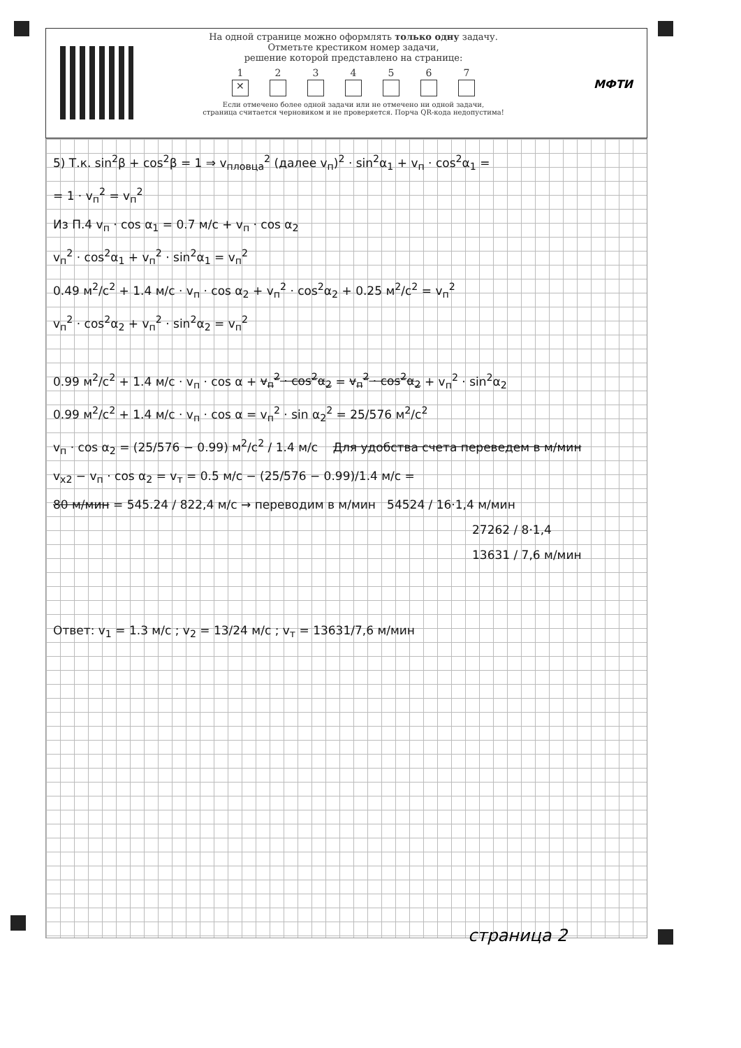На одной странице можно оформлять только одну задачу.
Отметьте крестиком номер задачи,
решение которой представлено на странице:
1
✕
2 3 4 5 6 7
Если отмечено более одной задачи или не отмечено ни одной задачи,
страница считается черновиком и не проверяется. Порча QR-кода недопустима!
МФТИ
5) Т.к. sin<sup>2</sup>β + cos<sup>2</sup>β = 1 ⇒ v<sub>пловца</sub><sup>2</sup> (далее v<sub>п</sub>)<sup>2</sup> · sin<sup>2</sup>α<sub>1</sub> + v<sub>п</sub> · cos<sup>2</sup>α<sub>1</sub> =
= 1 · v<sub>п</sub><sup>2</sup> = v<sub>п</sub><sup>2</sup>
Из П.4 v<sub>п</sub> · cos α<sub>1</sub> = 0.7 м/с + v<sub>п</sub> · cos α<sub>2</sub>
v<sub>п</sub><sup>2</sup> · cos<sup>2</sup>α<sub>1</sub> + v<sub>п</sub><sup>2</sup> · sin<sup>2</sup>α<sub>1</sub> = v<sub>п</sub><sup>2</sup>
0.49 м<sup>2</sup>/с<sup>2</sup> + 1.4 м/с · v<sub>п</sub> · cos α<sub>2</sub> + v<sub>п</sub><sup>2</sup> · cos<sup>2</sup>α<sub>2</sub> + 0.25 м<sup>2</sup>/с<sup>2</sup> = v<sub>п</sub><sup>2</sup>
v<sub>п</sub><sup>2</sup> · cos<sup>2</sup>α<sub>2</sub> + v<sub>п</sub><sup>2</sup> · sin<sup>2</sup>α<sub>2</sub> = v<sub>п</sub><sup>2</sup>
0.99 м<sup>2</sup>/с<sup>2</sup> + 1.4 м/с · v<sub>п</sub> · cos α + v<sub>п</sub><sup>2</sup> · cos<sup>2</sup>α<sub>2</sub> = v<sub>п</sub><sup>2</sup> · cos<sup>2</sup>α<sub>2</sub> + v<sub>п</sub><sup>2</sup> · sin<sup>2</sup>α<sub>2</sub>
0.99 м<sup>2</sup>/с<sup>2</sup> + 1.4 м/с · v<sub>п</sub> · cos α = v<sub>п</sub><sup>2</sup> · sin α<sub>2</sub><sup>2</sup> = 25/576 м<sup>2</sup>/с<sup>2</sup>
v<sub>п</sub> · cos α<sub>2</sub> = (25/576 − 0.99) м<sup>2</sup>/с<sup>2</sup> / 1.4 м/с Для удобства счета переведем в м/мин
v<sub>x2</sub> − v<sub>п</sub> · cos α<sub>2</sub> = v<sub>т</sub> = 0.5 м/с − (25/576 − 0.99)/1.4 м/с =
80 м/мин = 545.24 / 822,4 м/с → переводим в м/мин 54524 / 16·1,4 м/мин
27262 / 8·1,4
13631 / 7,6 м/мин
Ответ: v<sub>1</sub> = 1.3 м/с ; v<sub>2</sub> = 13/24 м/с ; v<sub>т</sub> = 13631/7,6 м/мин
страница 2